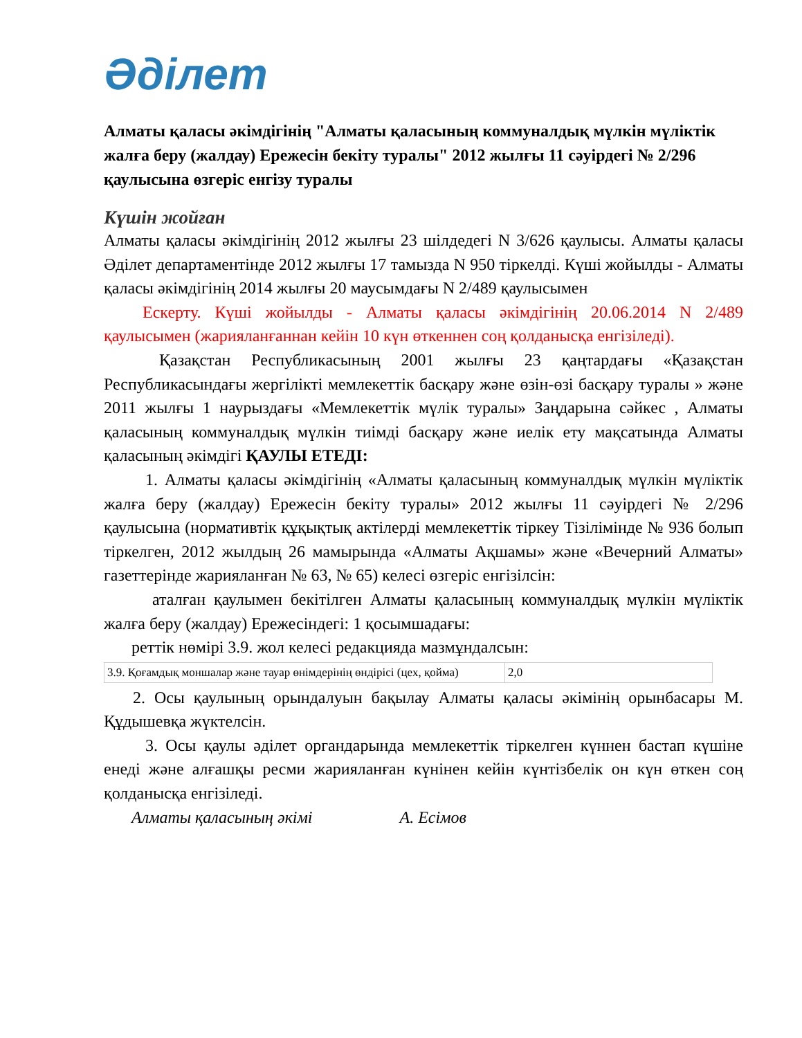Әділет
Алматы қаласы әкімдігінің "Алматы қаласының коммуналдық мүлкін мүліктік жалға беру (жалдау) Ережесін бекіту туралы" 2012 жылғы 11 сәуірдегі № 2/296 қаулысына өзгеріс енгізу туралы
Күшін жойған
Алматы қаласы әкімдігінің 2012 жылғы 23 шілдедегі N 3/626 қаулысы. Алматы қаласы Әділет департаментінде 2012 жылғы 17 тамызда N 950 тіркелді. Күші жойылды - Алматы қаласы әкімдігінің 2014 жылғы 20 маусымдағы N 2/489 қаулысымен
Ескерту. Күші жойылды - Алматы қаласы әкімдігінің 20.06.2014 N 2/489 қаулысымен (жарияланғаннан кейін 10 күн өткеннен соң қолданысқа енгізіледі).
Қазақстан Республикасының 2001 жылғы 23 қаңтардағы «Қазақстан Республикасындағы жергілікті мемлекеттік басқару және өзін-өзі басқару туралы » және 2011 жылғы 1 наурыздағы «Мемлекеттік мүлік туралы» Заңдарына сәйкес , Алматы қаласының коммуналдық мүлкін тиімді басқару және иелік ету мақсатында Алматы қаласының әкімдігі ҚАУЛЫ ЕТЕДІ:
1. Алматы қаласы әкімдігінің «Алматы қаласының коммуналдық мүлкін мүліктік жалға беру (жалдау) Ережесін бекіту туралы» 2012 жылғы 11 сәуірдегі № 2/296 қаулысына (нормативтік құқықтық актілерді мемлекеттік тіркеу Тізілімінде № 936 болып тіркелген, 2012 жылдың 26 мамырында «Алматы Ақшамы» және «Вечерний Алматы» газеттерінде жарияланған № 63, № 65) келесі өзгеріс енгізілсін:
аталған қаулымен бекітілген Алматы қаласының коммуналдық мүлкін мүліктік жалға беру (жалдау) Ережесіндегі: 1 қосымшадағы:
реттік нөмірі 3.9. жол келесі редакцияда мазмұндалсын:
| 3.9. Қоғамдық моншалар және тауар өнімдерінің өндірісі (цех, қойма) | 2,0 |
2. Осы қаулының орындалуын бақылау Алматы қаласы әкімінің орынбасары М. Құдышевқа жүктелсін.
3. Осы қаулы әділет органдарында мемлекеттік тіркелген күннен бастап күшіне енеді және алғашқы ресми жарияланған күнінен кейін күнтізбелік он күн өткен соң қолданысқа енгізіледі.
Алматы қаласының әкімі А. Есімов